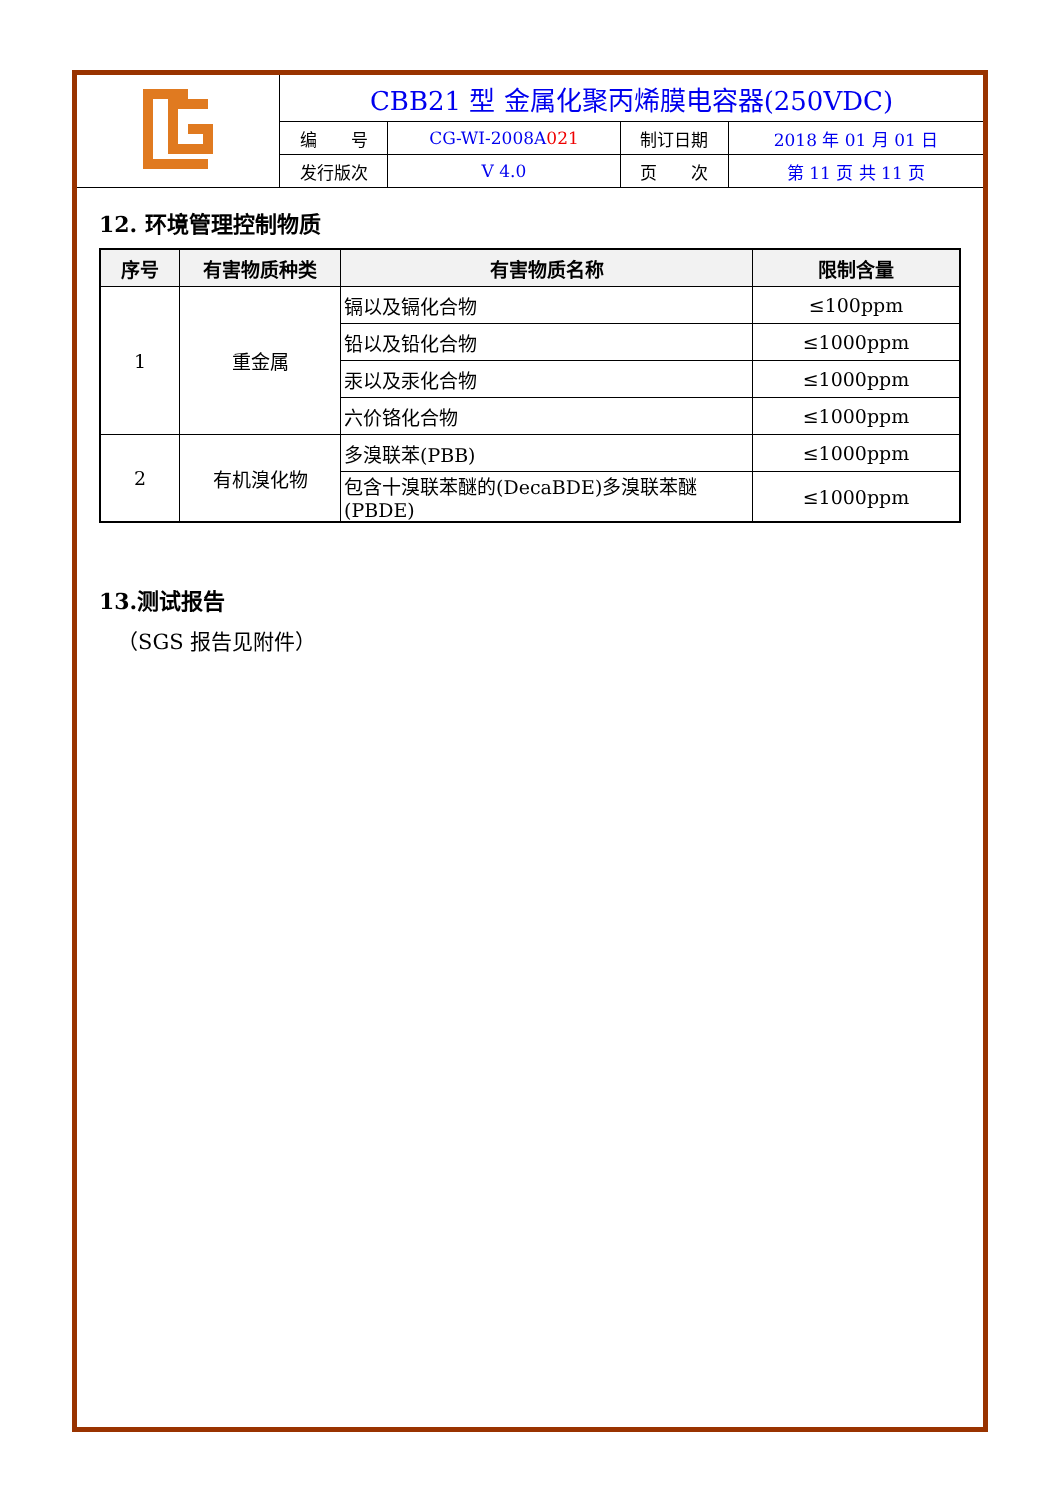| | CBB21 型 金属化聚丙烯膜电容器(250VDC) | | | |
| | 编 号 | CG-WI-2008A 021 | 制订日期 | 2018 年 01 月 01 日 |
| | 发行版次 | V 4.0 | 页 次 | 第 11 页 共 11 页 |
12. 环境管理控制物质
| 序号 | 有害物质种类 | 有害物质名称 | 限制含量 |
| --- | --- | --- | --- |
| 1 | 重金属 | 镉以及镉化合物 | ≤100ppm |
| | | 铅以及铅化合物 | ≤1000ppm |
| | | 汞以及汞化合物 | ≤1000ppm |
| | | 六价铬化合物 | ≤1000ppm |
| 2 | 有机溴化物 | 多溴联苯(PBB) | ≤1000ppm |
| | | 包含十溴联苯醚的(DecaBDE)多溴联苯醚(PBDE) | ≤1000ppm |
13.测试报告
（SGS 报告见附件）